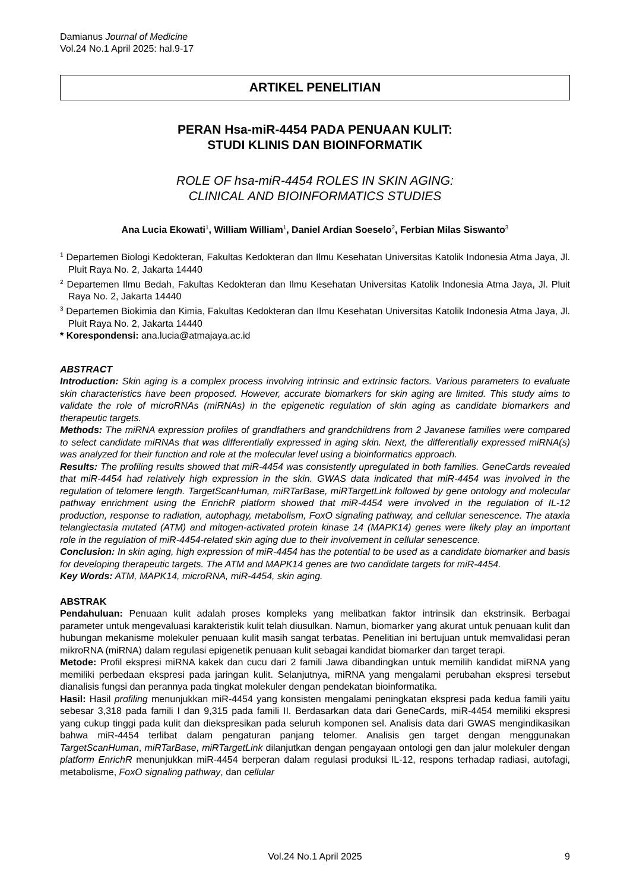Damianus Journal of Medicine
Vol.24 No.1 April 2025: hal.9-17
ARTIKEL PENELITIAN
PERAN Hsa-miR-4454 PADA PENUAAN KULIT:
STUDI KLINIS DAN BIOINFORMATIK
ROLE OF hsa-miR-4454 ROLES IN SKIN AGING:
CLINICAL AND BIOINFORMATICS STUDIES
Ana Lucia Ekowati<sup>1</sup>, William William<sup>1</sup>, Daniel Ardian Soeselo<sup>2</sup>, Ferbian Milas Siswanto<sup>3</sup>
<sup>1</sup> Departemen Biologi Kedokteran, Fakultas Kedokteran dan Ilmu Kesehatan Universitas Katolik Indonesia Atma Jaya, Jl. Pluit Raya No. 2, Jakarta 14440
<sup>2</sup> Departemen Ilmu Bedah, Fakultas Kedokteran dan Ilmu Kesehatan Universitas Katolik Indonesia Atma Jaya, Jl. Pluit Raya No. 2, Jakarta 14440
<sup>3</sup> Departemen Biokimia dan Kimia, Fakultas Kedokteran dan Ilmu Kesehatan Universitas Katolik Indonesia Atma Jaya, Jl. Pluit Raya No. 2, Jakarta 14440
* Korespondensi: ana.lucia@atmajaya.ac.id
ABSTRACT
Introduction: Skin aging is a complex process involving intrinsic and extrinsic factors. Various parameters to evaluate skin characteristics have been proposed. However, accurate biomarkers for skin aging are limited. This study aims to validate the role of microRNAs (miRNAs) in the epigenetic regulation of skin aging as candidate biomarkers and therapeutic targets.
Methods: The miRNA expression profiles of grandfathers and grandchildrens from 2 Javanese families were compared to select candidate miRNAs that was differentially expressed in aging skin. Next, the differentially expressed miRNA(s) was analyzed for their function and role at the molecular level using a bioinformatics approach.
Results: The profiling results showed that miR-4454 was consistently upregulated in both families. GeneCards revealed that miR-4454 had relatively high expression in the skin. GWAS data indicated that miR-4454 was involved in the regulation of telomere length. TargetScanHuman, miRTarBase, miRTargetLink followed by gene ontology and molecular pathway enrichment using the EnrichR platform showed that miR-4454 were involved in the regulation of IL-12 production, response to radiation, autophagy, metabolism, FoxO signaling pathway, and cellular senescence. The ataxia telangiectasia mutated (ATM) and mitogen-activated protein kinase 14 (MAPK14) genes were likely play an important role in the regulation of miR-4454-related skin aging due to their involvement in cellular senescence.
Conclusion: In skin aging, high expression of miR-4454 has the potential to be used as a candidate biomarker and basis for developing therapeutic targets. The ATM and MAPK14 genes are two candidate targets for miR-4454.
Key Words: ATM, MAPK14, microRNA, miR-4454, skin aging.
ABSTRAK
Pendahuluan: Penuaan kulit adalah proses kompleks yang melibatkan faktor intrinsik dan ekstrinsik. Berbagai parameter untuk mengevaluasi karakteristik kulit telah diusulkan. Namun, biomarker yang akurat untuk penuaan kulit dan hubungan mekanisme molekuler penuaan kulit masih sangat terbatas. Penelitian ini bertujuan untuk memvalidasi peran mikroRNA (miRNA) dalam regulasi epigenetik penuaan kulit sebagai kandidat biomarker dan target terapi.
Metode: Profil ekspresi miRNA kakek dan cucu dari 2 famili Jawa dibandingkan untuk memilih kandidat miRNA yang memiliki perbedaan ekspresi pada jaringan kulit. Selanjutnya, miRNA yang mengalami perubahan ekspresi tersebut dianalisis fungsi dan perannya pada tingkat molekuler dengan pendekatan bioinformatika.
Hasil: Hasil profiling menunjukkan miR-4454 yang konsisten mengalami peningkatan ekspresi pada kedua famili yaitu sebesar 3,318 pada famili I dan 9,315 pada famili II. Berdasarkan data dari GeneCards, miR-4454 memiliki ekspresi yang cukup tinggi pada kulit dan diekspresikan pada seluruh komponen sel. Analisis data dari GWAS mengindikasikan bahwa miR-4454 terlibat dalam pengaturan panjang telomer. Analisis gen target dengan menggunakan TargetScanHuman, miRTarBase, miRTargetLink dilanjutkan dengan pengayaan ontologi gen dan jalur molekuler dengan platform EnrichR menunjukkan miR-4454 berperan dalam regulasi produksi IL-12, respons terhadap radiasi, autofagi, metabolisme, FoxO signaling pathway, dan cellular
Vol.24 No.1 April 2025 9